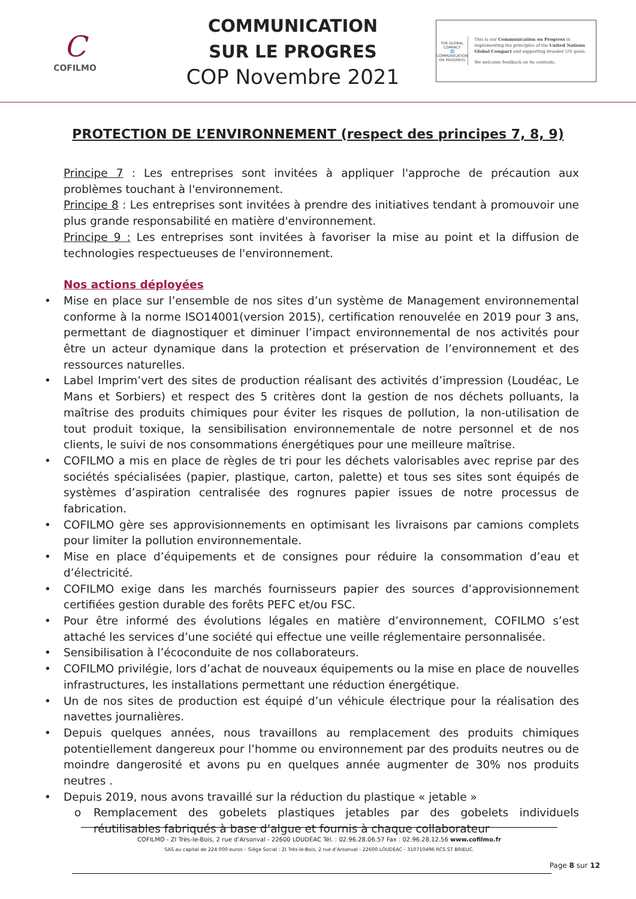C
COFILMO
COMMUNICATION
SUR LE PROGRES
COP Novembre 2021
THE GLOBAL COMPACT
🌐
COMMUNICATION ON PROGRESS
This is our Communication on Progress in implementing the principles of the United Nations Global Compact and supporting broader UN goals.
We welcome feedback on its contents.
PROTECTION DE L’ENVIRONNEMENT (respect des principes 7, 8, 9)
Principe 7 : Les entreprises sont invitées à appliquer l'approche de précaution aux problèmes touchant à l'environnement.
Principe 8 : Les entreprises sont invitées à prendre des initiatives tendant à promouvoir une plus grande responsabilité en matière d'environnement.
Principe 9 : Les entreprises sont invitées à favoriser la mise au point et la diffusion de technologies respectueuses de l'environnement.
Nos actions déployées
• Mise en place sur l’ensemble de nos sites d’un système de Management environnemental conforme à la norme ISO14001(version 2015), certification renouvelée en 2019 pour 3 ans, permettant de diagnostiquer et diminuer l’impact environnemental de nos activités pour être un acteur dynamique dans la protection et préservation de l’environnement et des ressources naturelles.
• Label Imprim’vert des sites de production réalisant des activités d’impression (Loudéac, Le Mans et Sorbiers) et respect des 5 critères dont la gestion de nos déchets polluants, la maîtrise des produits chimiques pour éviter les risques de pollution, la non-utilisation de tout produit toxique, la sensibilisation environnementale de notre personnel et de nos clients, le suivi de nos consommations énergétiques pour une meilleure maîtrise.
• COFILMO a mis en place de règles de tri pour les déchets valorisables avec reprise par des sociétés spécialisées (papier, plastique, carton, palette) et tous ses sites sont équipés de systèmes d’aspiration centralisée des rognures papier issues de notre processus de fabrication.
• COFILMO gère ses approvisionnements en optimisant les livraisons par camions complets pour limiter la pollution environnementale.
• Mise en place d’équipements et de consignes pour réduire la consommation d’eau et d’électricité.
• COFILMO exige dans les marchés fournisseurs papier des sources d’approvisionnement certifiées gestion durable des forêts PEFC et/ou FSC.
• Pour être informé des évolutions légales en matière d’environnement, COFILMO s’est attaché les services d’une société qui effectue une veille réglementaire personnalisée.
• Sensibilisation à l’écoconduite de nos collaborateurs.
• COFILMO privilégie, lors d’achat de nouveaux équipements ou la mise en place de nouvelles infrastructures, les installations permettant une réduction énergétique.
• Un de nos sites de production est équipé d’un véhicule électrique pour la réalisation des navettes journalières.
• Depuis quelques années, nous travaillons au remplacement des produits chimiques potentiellement dangereux pour l’homme ou environnement par des produits neutres ou de moindre dangerosité et avons pu en quelques année augmenter de 30% nos produits neutres .
• Depuis 2019, nous avons travaillé sur la réduction du plastique « jetable »
o Remplacement des gobelets plastiques jetables par des gobelets individuels réutilisables fabriqués à base d’algue et fournis à chaque collaborateur
COFILMO - ZI Très-le-Bois, 2 rue d’Arsonval - 22600 LOUDÉAC Tél. : 02.96.28.06.57 Fax : 02.96.28.12.56 www.cofilmo.fr
SAS au capital de 224 000 euros – Siège Social : ZI Très-le-Bois, 2 rue d’Arsonval - 22600 LOUDÉAC - 310710496 RCS ST BRIEUC.
Page 8 sur 12